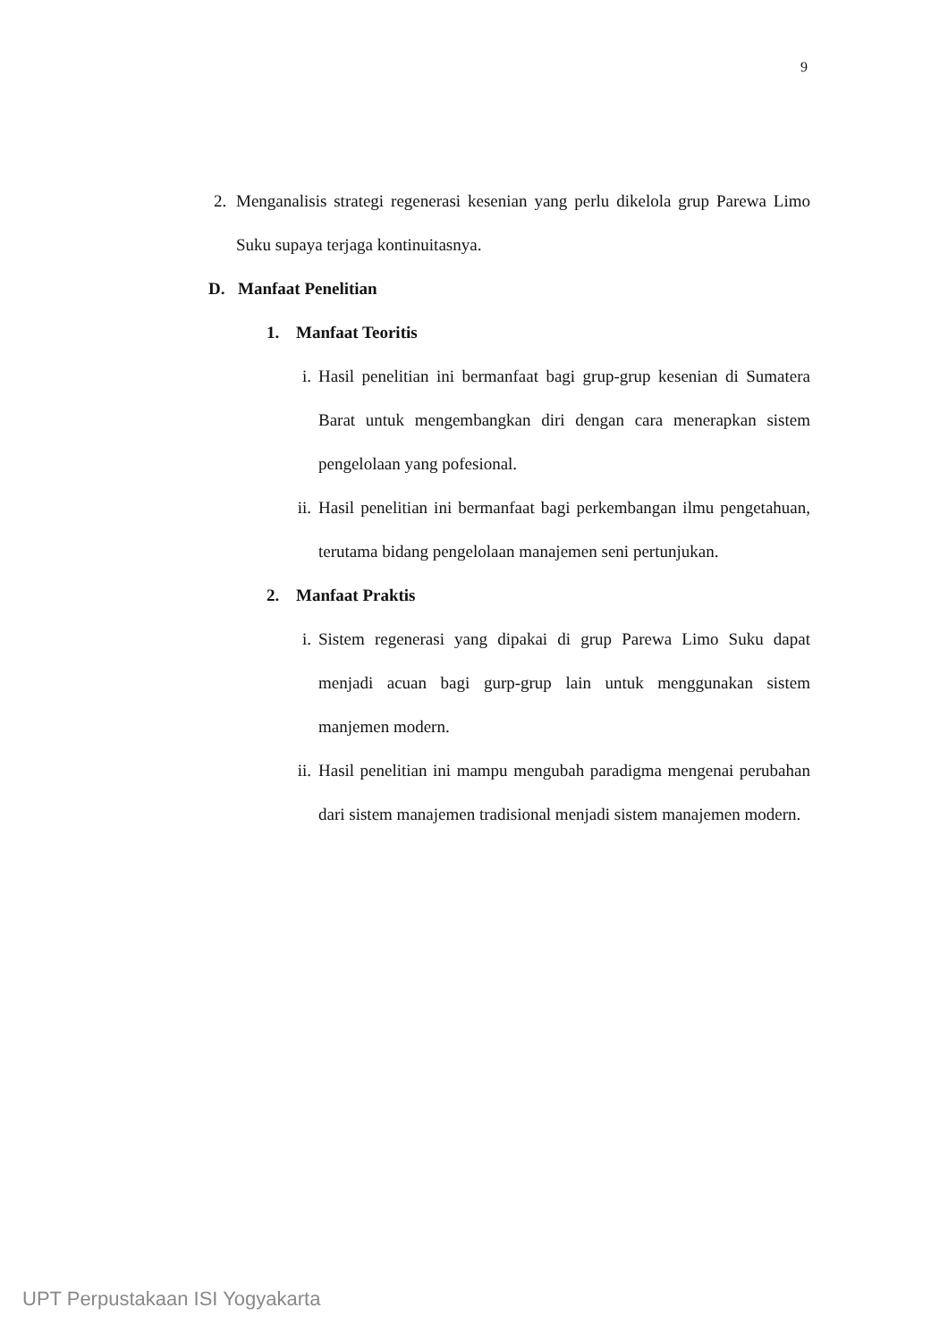9
2. Menganalisis strategi regenerasi kesenian yang perlu dikelola grup Parewa Limo Suku supaya terjaga kontinuitasnya.
D. Manfaat Penelitian
1. Manfaat Teoritis
i. Hasil penelitian ini bermanfaat bagi grup-grup kesenian di Sumatera Barat untuk mengembangkan diri dengan cara menerapkan sistem pengelolaan yang pofesional.
ii.
Hasil penelitian ini bermanfaat bagi perkembangan ilmu pengetahuan, terutama bidang pengelolaan manajemen seni pertunjukan.
2. Manfaat Praktis
i. Sistem regenerasi yang dipakai di grup Parewa Limo Suku dapat menjadi acuan bagi gurp-grup lain untuk menggunakan sistem manjemen modern.
ii.
Hasil penelitian ini mampu mengubah paradigma mengenai perubahan dari sistem manajemen tradisional menjadi sistem manajemen modern.
UPT Perpustakaan ISI Yogyakarta